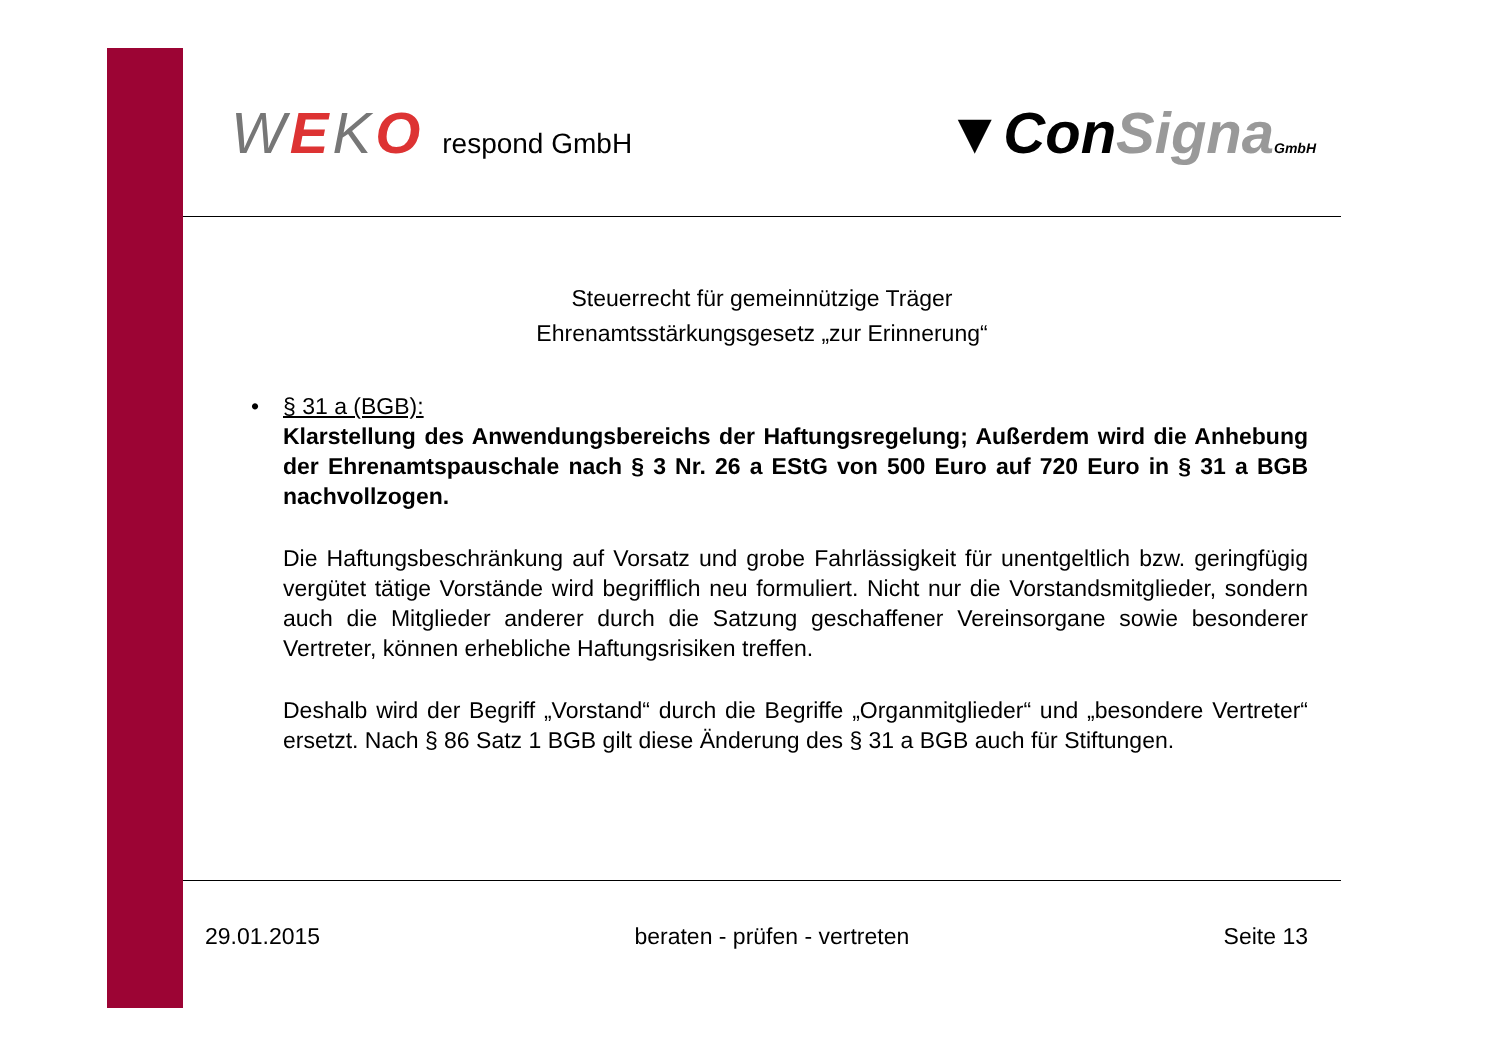WEKO respond GmbH
▼ConSigna GmbH
Steuerrecht für gemeinnützige Träger
Ehrenamtsstärkungsgesetz „zur Erinnerung“
•
§ 31 a (BGB):
Klarstellung des Anwendungsbereichs der Haftungsregelung; Außerdem wird die Anhebung der Ehrenamtspauschale nach § 3 Nr. 26 a EStG von 500 Euro auf 720 Euro in § 31 a BGB nachvollzogen.
Die Haftungsbeschränkung auf Vorsatz und grobe Fahrlässigkeit für unentgeltlich bzw. geringfügig vergütet tätige Vorstände wird begrifflich neu formuliert. Nicht nur die Vorstandsmitglieder, sondern auch die Mitglieder anderer durch die Satzung geschaffener Vereinsorgane sowie besonderer Vertreter, können erhebliche Haftungsrisiken treffen.
Deshalb wird der Begriff „Vorstand“ durch die Begriffe „Organmitglieder“ und „besondere Vertreter“ ersetzt. Nach § 86 Satz 1 BGB gilt diese Änderung des § 31 a BGB auch für Stiftungen.
29.01.2015 beraten - prüfen - vertreten Seite 13